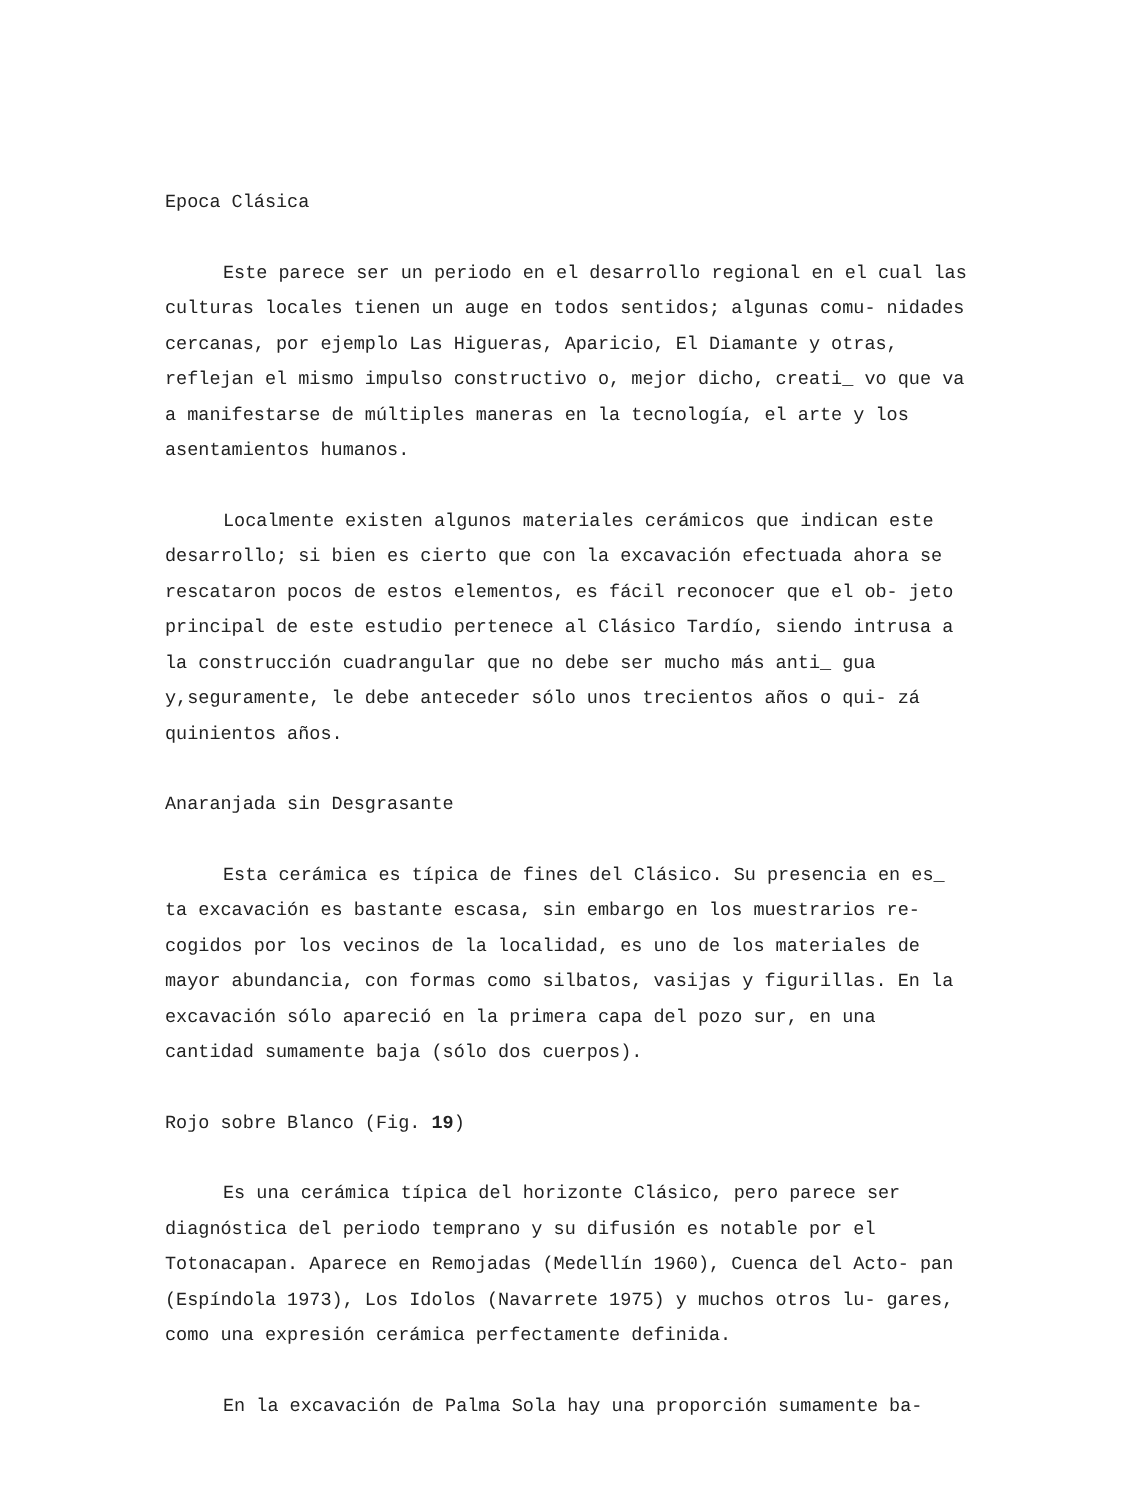Epoca Clásica
Este parece ser un periodo en el desarrollo regional en el cual las culturas locales tienen un auge en todos sentidos; algunas comu- nidades cercanas, por ejemplo Las Higueras, Aparicio, El Diamante y otras, reflejan el mismo impulso constructivo o, mejor dicho, creati_ vo que va a manifestarse de múltiples maneras en la tecnología, el arte y los asentamientos humanos.
Localmente existen algunos materiales cerámicos que indican este desarrollo; si bien es cierto que con la excavación efectuada ahora se rescataron pocos de estos elementos, es fácil reconocer que el ob- jeto principal de este estudio pertenece al Clásico Tardío, siendo intrusa a la construcción cuadrangular que no debe ser mucho más anti_ gua y,seguramente, le debe anteceder sólo unos trecientos años o qui- zá quinientos años.
Anaranjada sin Desgrasante
Esta cerámica es típica de fines del Clásico. Su presencia en es_ ta excavación es bastante escasa, sin embargo en los muestrarios re- cogidos por los vecinos de la localidad, es uno de los materiales de mayor abundancia, con formas como silbatos, vasijas y figurillas. En la excavación sólo apareció en la primera capa del pozo sur, en una cantidad sumamente baja (sólo dos cuerpos).
Rojo sobre Blanco (Fig. 19)
Es una cerámica típica del horizonte Clásico, pero parece ser diagnóstica del periodo temprano y su difusión es notable por el Totonacapan. Aparece en Remojadas (Medellín 1960), Cuenca del Acto- pan (Espíndola 1973), Los Idolos (Navarrete 1975) y muchos otros lu- gares, como una expresión cerámica perfectamente definida.
En la excavación de Palma Sola hay una proporción sumamente ba-